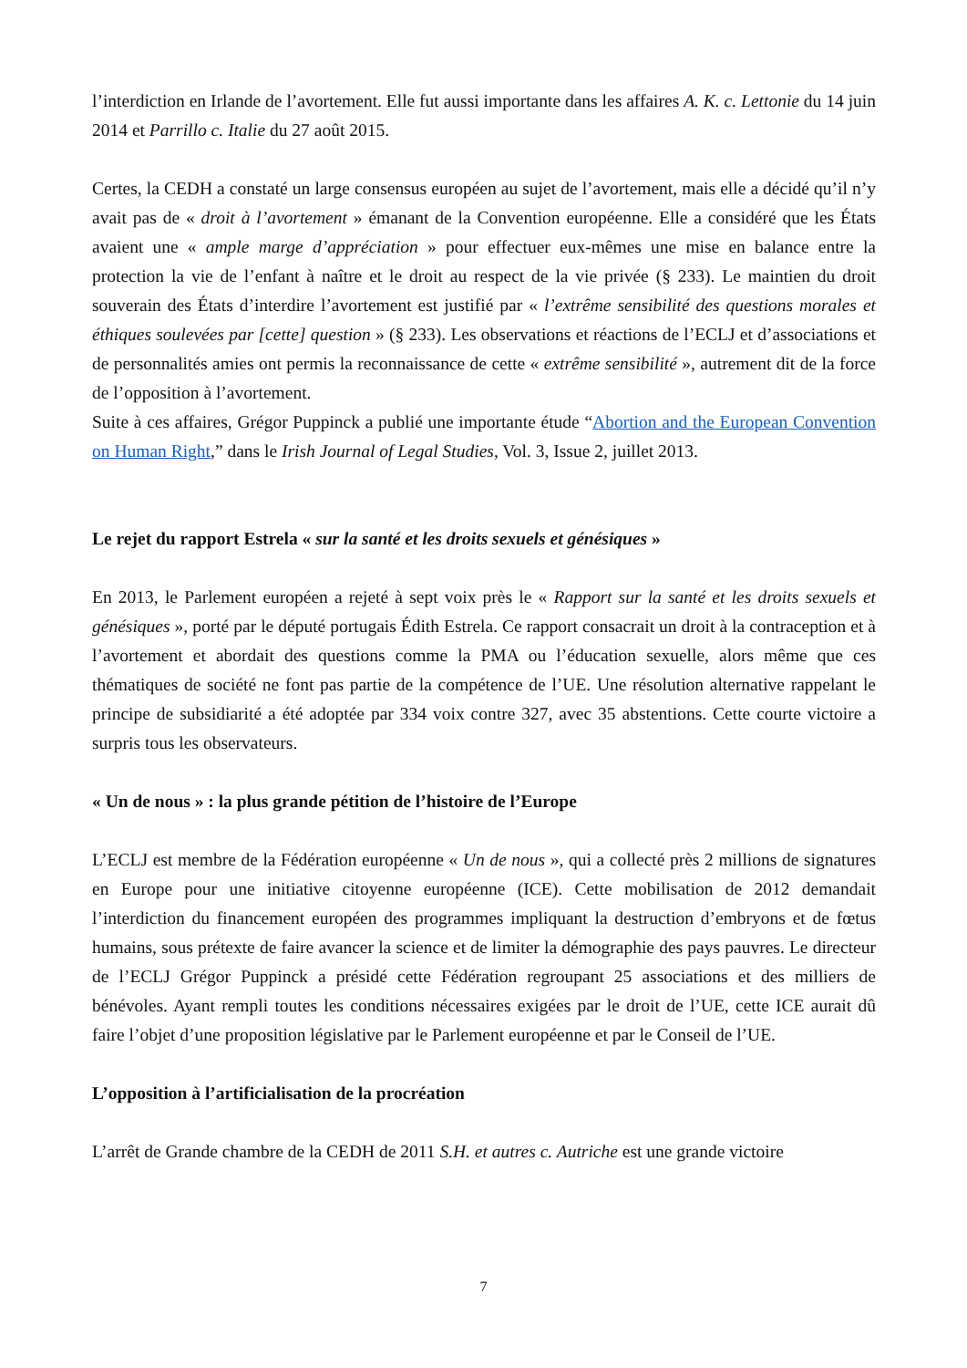l’interdiction en Irlande de l’avortement. Elle fut aussi importante dans les affaires A. K. c. Lettonie du 14 juin 2014 et Parrillo c. Italie du 27 août 2015.
Certes, la CEDH a constaté un large consensus européen au sujet de l’avortement, mais elle a décidé qu’il n’y avait pas de « droit à l’avortement » émanant de la Convention européenne. Elle a considéré que les États avaient une « ample marge d’appréciation » pour effectuer eux-mêmes une mise en balance entre la protection la vie de l’enfant à naître et le droit au respect de la vie privée (§ 233). Le maintien du droit souverain des États d’interdire l’avortement est justifié par « l’extrême sensibilité des questions morales et éthiques soulevées par [cette] question » (§ 233). Les observations et réactions de l’ECLJ et d’associations et de personnalités amies ont permis la reconnaissance de cette « extrême sensibilité », autrement dit de la force de l’opposition à l’avortement.
Suite à ces affaires, Grégor Puppinck a publié une importante étude “Abortion and the European Convention on Human Right,” dans le Irish Journal of Legal Studies, Vol. 3, Issue 2, juillet 2013.
Le rejet du rapport Estrela « sur la santé et les droits sexuels et génésiques »
En 2013, le Parlement européen a rejeté à sept voix près le « Rapport sur la santé et les droits sexuels et génésiques », porté par le député portugais Édith Estrela. Ce rapport consacrait un droit à la contraception et à l’avortement et abordait des questions comme la PMA ou l’éducation sexuelle, alors même que ces thématiques de société ne font pas partie de la compétence de l’UE. Une résolution alternative rappelant le principe de subsidiarité a été adoptée par 334 voix contre 327, avec 35 abstentions. Cette courte victoire a surpris tous les observateurs.
« Un de nous » : la plus grande pétition de l’histoire de l’Europe
L’ECLJ est membre de la Fédération européenne « Un de nous », qui a collecté près 2 millions de signatures en Europe pour une initiative citoyenne européenne (ICE). Cette mobilisation de 2012 demandait l’interdiction du financement européen des programmes impliquant la destruction d’embryons et de fœtus humains, sous prétexte de faire avancer la science et de limiter la démographie des pays pauvres. Le directeur de l’ECLJ Grégor Puppinck a présidé cette Fédération regroupant 25 associations et des milliers de bénévoles. Ayant rempli toutes les conditions nécessaires exigées par le droit de l’UE, cette ICE aurait dû faire l’objet d’une proposition législative par le Parlement européenne et par le Conseil de l’UE.
L’opposition à l’artificialisation de la procréation
L’arrêt de Grande chambre de la CEDH de 2011 S.H. et autres c. Autriche est une grande victoire
7